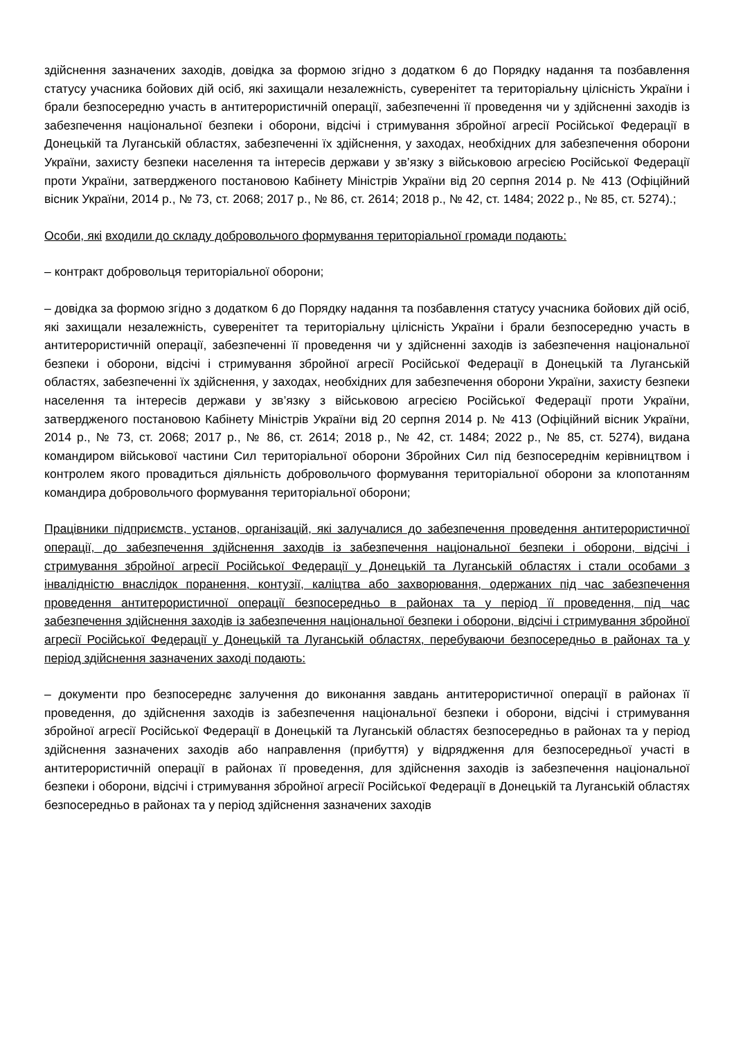здійснення зазначених заходів, довідка за формою згідно з додатком 6 до Порядку надання та позбавлення статусу учасника бойових дій осіб, які захищали незалежність, суверенітет та територіальну цілісність України і брали безпосередню участь в антитерористичній операції, забезпеченні її проведення чи у здійсненні заходів із забезпечення національної безпеки і оборони, відсічі і стримування збройної агресії Російської Федерації в Донецькій та Луганській областях, забезпеченні їх здійснення, у заходах, необхідних для забезпечення оборони України, захисту безпеки населення та інтересів держави у зв’язку з військовою агресією Російської Федерації проти України, затвердженого постановою Кабінету Міністрів України від 20 серпня 2014 р. № 413 (Офіційний вісник України, 2014 р., № 73, ст. 2068; 2017 р., № 86, ст. 2614; 2018 р., № 42, ст. 1484; 2022 р., № 85, ст. 5274).;
Особи, які входили до складу добровольчого формування територіальної громади подають:
– контракт добровольця територіальної оборони;
– довідка за формою згідно з додатком 6 до Порядку надання та позбавлення статусу учасника бойових дій осіб, які захищали незалежність, суверенітет та територіальну цілісність України і брали безпосередню участь в антитерористичній операції, забезпеченні її проведення чи у здійсненні заходів із забезпечення національної безпеки і оборони, відсічі і стримування збройної агресії Російської Федерації в Донецькій та Луганській областях, забезпеченні їх здійснення, у заходах, необхідних для забезпечення оборони України, захисту безпеки населення та інтересів держави у зв’язку з військовою агресією Російської Федерації проти України, затвердженого постановою Кабінету Міністрів України від 20 серпня 2014 р. № 413 (Офіційний вісник України, 2014 р., № 73, ст. 2068; 2017 р., № 86, ст. 2614; 2018 р., № 42, ст. 1484; 2022 р., № 85, ст. 5274), видана командиром військової частини Сил територіальної оборони Збройних Сил під безпосереднім керівництвом і контролем якого провадиться діяльність добровольчого формування територіальної оборони за клопотанням командира добровольчого формування територіальної оборони;
Працівники підприємств, установ, організацій, які залучалися до забезпечення проведення антитерористичної операції, до забезпечення здійснення заходів із забезпечення національної безпеки і оборони, відсічі і стримування збройної агресії Російської Федерації у Донецькій та Луганській областях і стали особами з інвалідністю внаслідок поранення, контузії, каліцтва або захворювання, одержаних під час забезпечення проведення антитерористичної операції безпосередньо в районах та у період її проведення, під час забезпечення здійснення заходів із забезпечення національної безпеки і оборони, відсічі і стримування збройної агресії Російської Федерації у Донецькій та Луганській областях, перебуваючи безпосередньо в районах та у період здійснення зазначених заході подають:
– документи про безпосереднє залучення до виконання завдань антитерористичної операції в районах її проведення, до здійснення заходів із забезпечення національної безпеки і оборони, відсічі і стримування збройної агресії Російської Федерації в Донецькій та Луганській областях безпосередньо в районах та у період здійснення зазначених заходів або направлення (прибуття) у відрядження для безпосередньої участі в антитерористичній операції в районах її проведення, для здійснення заходів із забезпечення національної безпеки і оборони, відсічі і стримування збройної агресії Російської Федерації в Донецькій та Луганській областях безпосередньо в районах та у період здійснення зазначених заходів